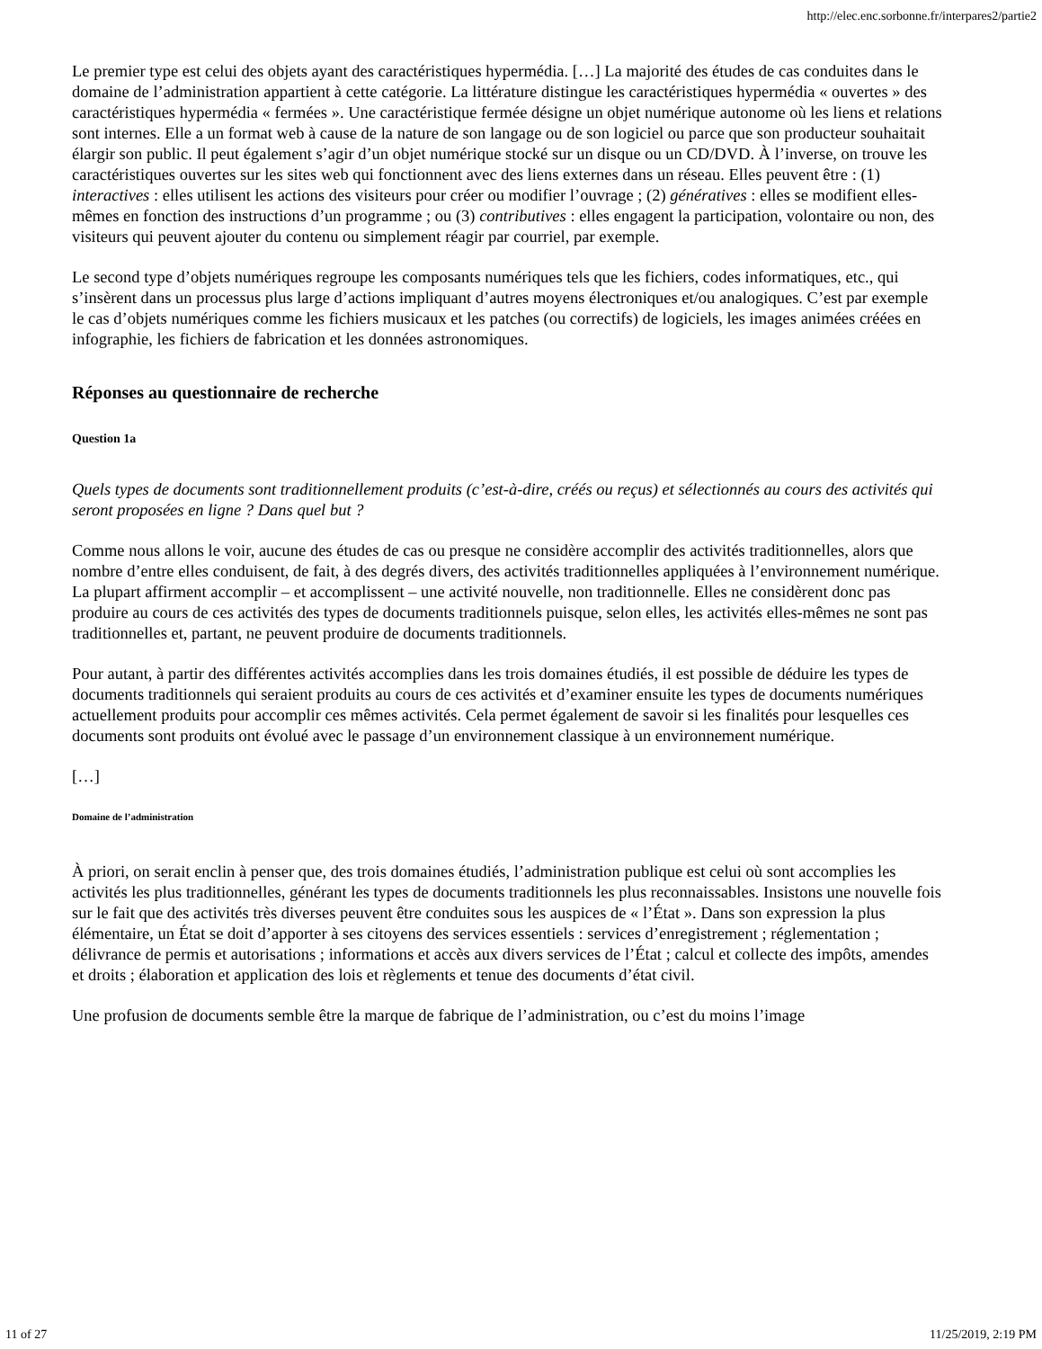http://elec.enc.sorbonne.fr/interpares2/partie2
Le premier type est celui des objets ayant des caractéristiques hypermédia. […] La majorité des études de cas conduites dans le domaine de l’administration appartient à cette catégorie. La littérature distingue les caractéristiques hypermédia « ouvertes » des caractéristiques hypermédia « fermées ». Une caractéristique fermée désigne un objet numérique autonome où les liens et relations sont internes. Elle a un format web à cause de la nature de son langage ou de son logiciel ou parce que son producteur souhaitait élargir son public. Il peut également s’agir d’un objet numérique stocké sur un disque ou un CD/DVD. À l’inverse, on trouve les caractéristiques ouvertes sur les sites web qui fonctionnent avec des liens externes dans un réseau. Elles peuvent être : (1) interactives : elles utilisent les actions des visiteurs pour créer ou modifier l’ouvrage ; (2) génératives : elles se modifient elles-mêmes en fonction des instructions d’un programme ; ou (3) contributives : elles engagent la participation, volontaire ou non, des visiteurs qui peuvent ajouter du contenu ou simplement réagir par courriel, par exemple.
Le second type d’objets numériques regroupe les composants numériques tels que les fichiers, codes informatiques, etc., qui s’insèrent dans un processus plus large d’actions impliquant d’autres moyens électroniques et/ou analogiques. C’est par exemple le cas d’objets numériques comme les fichiers musicaux et les patches (ou correctifs) de logiciels, les images animées créées en infographie, les fichiers de fabrication et les données astronomiques.
Réponses au questionnaire de recherche
Question 1a
Quels types de documents sont traditionnellement produits (c’est-à-dire, créés ou reçus) et sélectionnés au cours des activités qui seront proposées en ligne ? Dans quel but ?
Comme nous allons le voir, aucune des études de cas ou presque ne considère accomplir des activités traditionnelles, alors que nombre d’entre elles conduisent, de fait, à des degrés divers, des activités traditionnelles appliquées à l’environnement numérique. La plupart affirment accomplir – et accomplissent – une activité nouvelle, non traditionnelle. Elles ne considèrent donc pas produire au cours de ces activités des types de documents traditionnels puisque, selon elles, les activités elles-mêmes ne sont pas traditionnelles et, partant, ne peuvent produire de documents traditionnels.
Pour autant, à partir des différentes activités accomplies dans les trois domaines étudiés, il est possible de déduire les types de documents traditionnels qui seraient produits au cours de ces activités et d’examiner ensuite les types de documents numériques actuellement produits pour accomplir ces mêmes activités. Cela permet également de savoir si les finalités pour lesquelles ces documents sont produits ont évolué avec le passage d’un environnement classique à un environnement numérique.
[…]
Domaine de l’administration
À priori, on serait enclin à penser que, des trois domaines étudiés, l’administration publique est celui où sont accomplies les activités les plus traditionnelles, générant les types de documents traditionnels les plus reconnaissables. Insistons une nouvelle fois sur le fait que des activités très diverses peuvent être conduites sous les auspices de « l’État ». Dans son expression la plus élémentaire, un État se doit d’apporter à ses citoyens des services essentiels : services d’enregistrement ; réglementation ; délivrance de permis et autorisations ; informations et accès aux divers services de l’État ; calcul et collecte des impôts, amendes et droits ; élaboration et application des lois et règlements et tenue des documents d’état civil.
Une profusion de documents semble être la marque de fabrique de l’administration, ou c’est du moins l’image
11 of 27 11/25/2019, 2:19 PM